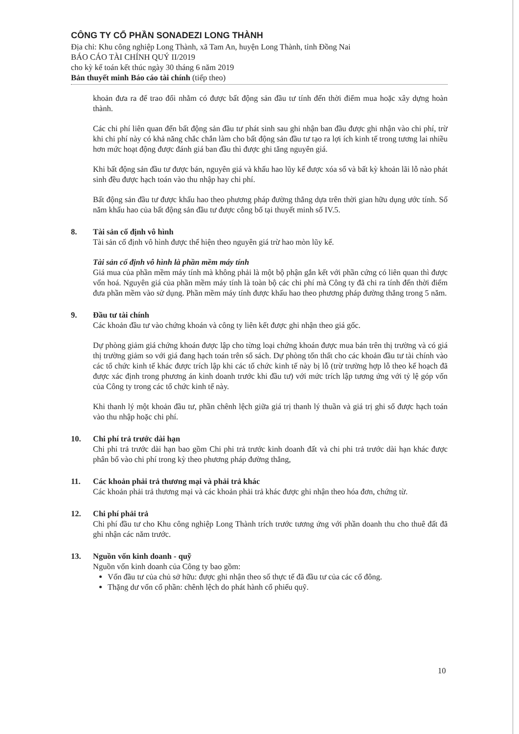CÔNG TY CỔ PHẦN SONADEZI LONG THÀNH
Địa chỉ: Khu công nghiệp Long Thành, xã Tam An, huyện Long Thành, tỉnh Đồng Nai
BÁO CÁO TÀI CHÍNH QUÝ II/2019
cho kỳ kế toán kết thúc ngày 30 tháng 6 năm 2019
Bản thuyết minh Báo cáo tài chính (tiếp theo)
khoản đưa ra để trao đổi nhằm có được bất động sản đầu tư tính đến thời điểm mua hoặc xây dựng hoàn thành.
Các chi phí liên quan đến bất động sản đầu tư phát sinh sau ghi nhận ban đầu được ghi nhận vào chi phí, trừ khi chi phí này có khả năng chắc chắn làm cho bất động sản đầu tư tạo ra lợi ích kinh tế trong tương lai nhiều hơn mức hoạt động được đánh giá ban đầu thì được ghi tăng nguyên giá.
Khi bất động sản đầu tư được bán, nguyên giá và khấu hao lũy kế được xóa sổ và bất kỳ khoản lãi lỗ nào phát sinh đều được hạch toán vào thu nhập hay chi phí.
Bất động sản đầu tư được khấu hao theo phương pháp đường thẳng dựa trên thời gian hữu dụng ước tính. Số năm khấu hao của bất động sản đầu tư được công bố tại thuyết minh số IV.5.
8. Tài sản cố định vô hình
Tài sản cố định vô hình được thể hiện theo nguyên giá trừ hao mòn lũy kế.
Tài sản cố định vô hình là phần mềm máy tính
Giá mua của phần mềm máy tính mà không phải là một bộ phận gắn kết với phần cứng có liên quan thì được vốn hoá. Nguyên giá của phần mềm máy tính là toàn bộ các chi phí mà Công ty đã chi ra tính đến thời điểm đưa phần mềm vào sử dụng. Phần mềm máy tính được khấu hao theo phương pháp đường thẳng trong 5 năm.
9. Đầu tư tài chính
Các khoản đầu tư vào chứng khoán và công ty liên kết được ghi nhận theo giá gốc.
Dự phòng giảm giá chứng khoán được lập cho từng loại chứng khoán được mua bán trên thị trường và có giá thị trường giảm so với giá đang hạch toán trên sổ sách. Dự phòng tổn thất cho các khoản đầu tư tài chính vào các tổ chức kinh tế khác được trích lập khi các tổ chức kinh tế này bị lỗ (trừ trường hợp lỗ theo kế hoạch đã được xác định trong phương án kinh doanh trước khi đầu tư) với mức trích lập tương ứng với tỷ lệ góp vốn của Công ty trong các tổ chức kinh tế này.
Khi thanh lý một khoản đầu tư, phần chênh lệch giữa giá trị thanh lý thuần và giá trị ghi sổ được hạch toán vào thu nhập hoặc chi phí.
10. Chi phí trả trước dài hạn
Chi phi trả trước dài hạn bao gồm Chi phi trả trước kinh doanh đất và chi phi trả trước dài hạn khác được phân bổ vào chi phí trong kỳ theo phương pháp đường thẳng,
11. Các khoản phải trả thương mại và phải trả khác
Các khoản phải trả thương mại và các khoản phải trả khác được ghi nhận theo hóa đơn, chứng từ.
12. Chi phí phải trả
Chi phí đầu tư cho Khu công nghiệp Long Thành trích trước tương ứng với phần doanh thu cho thuê đất đã ghi nhận các năm trước.
13. Nguồn vốn kinh doanh - quỹ
Nguồn vốn kinh doanh của Công ty bao gồm:
Vốn đầu tư của chủ sở hữu: được ghi nhận theo số thực tế đã đầu tư của các cổ đông.
Thặng dư vốn cổ phần: chênh lệch do phát hành cổ phiếu quỹ.
10